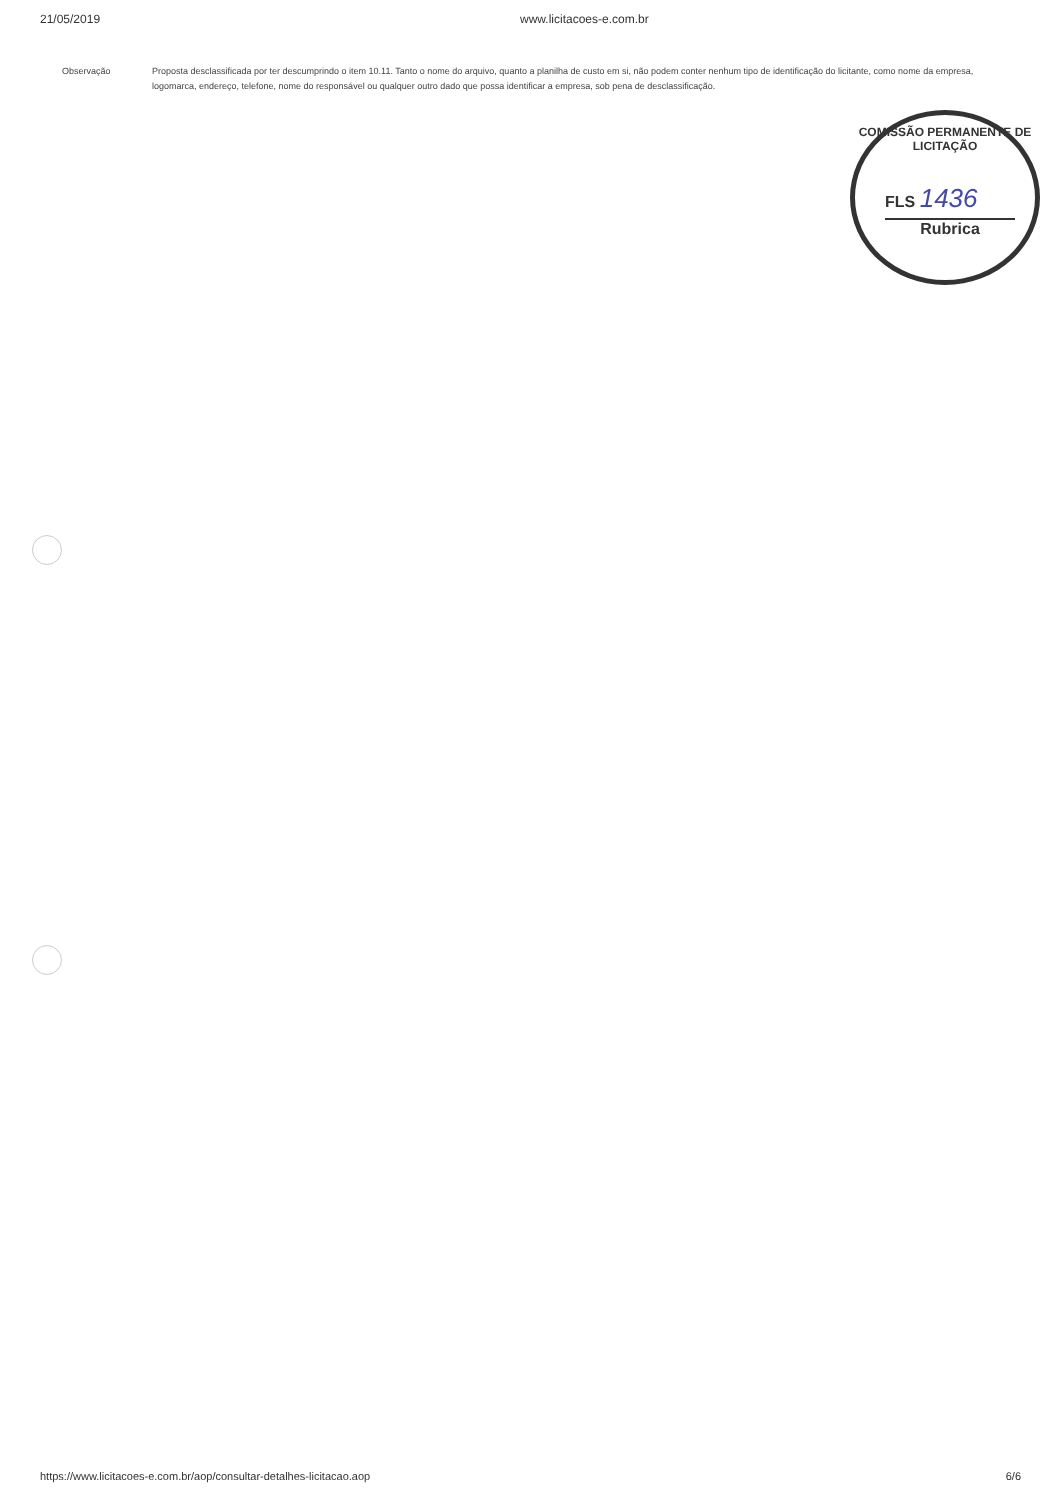21/05/2019 www.licitacoes-e.com.br
Observação Proposta desclassificada por ter descumprindo o item 10.11. Tanto o nome do arquivo, quanto a planilha de custo em si, não podem conter nenhum tipo de identificação do licitante, como nome da empresa, logomarca, endereço, telefone, nome do responsável ou qualquer outro dado que possa identificar a empresa, sob pena de desclassificação.
COMISSÃO PERMANENTE DE LICITAÇÃO
FLS 1436
Rubrica
https://www.licitacoes-e.com.br/aop/consultar-detalhes-licitacao.aop 6/6